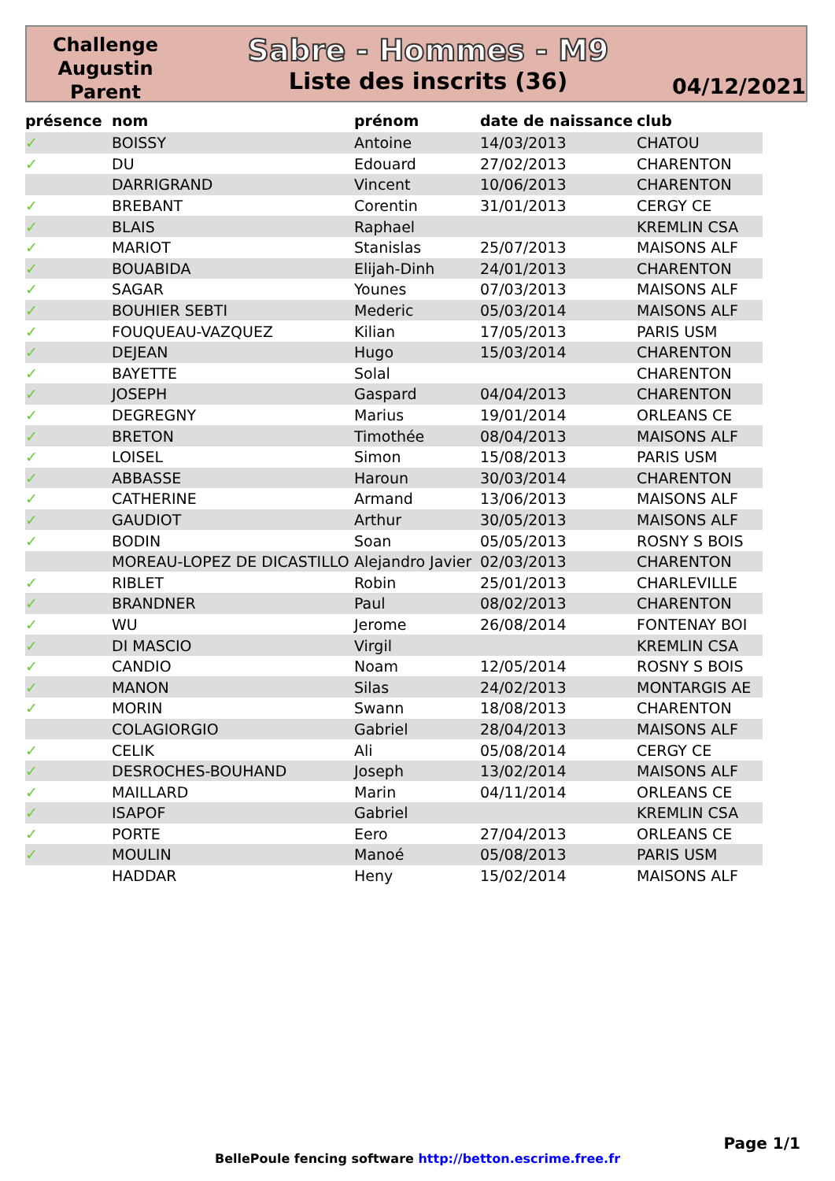Challenge Augustin Parent
Sabre - Hommes - M9
Liste des inscrits (36)
04/12/2021
| présence | nom | prénom | date de naissance | club |
| --- | --- | --- | --- | --- |
| ✓ | BOISSY | Antoine | 14/03/2013 | CHATOU |
| ✓ | DU | Edouard | 27/02/2013 | CHARENTON |
| | DARRIGRAND | Vincent | 10/06/2013 | CHARENTON |
| ✓ | BREBANT | Corentin | 31/01/2013 | CERGY CE |
| ✓ | BLAIS | Raphael | | KREMLIN CSA |
| ✓ | MARIOT | Stanislas | 25/07/2013 | MAISONS ALF |
| ✓ | BOUABIDA | Elijah-Dinh | 24/01/2013 | CHARENTON |
| ✓ | SAGAR | Younes | 07/03/2013 | MAISONS ALF |
| ✓ | BOUHIER SEBTI | Mederic | 05/03/2014 | MAISONS ALF |
| ✓ | FOUQUEAU-VAZQUEZ | Kilian | 17/05/2013 | PARIS USM |
| ✓ | DEJEAN | Hugo | 15/03/2014 | CHARENTON |
| ✓ | BAYETTE | Solal | | CHARENTON |
| ✓ | JOSEPH | Gaspard | 04/04/2013 | CHARENTON |
| ✓ | DEGREGNY | Marius | 19/01/2014 | ORLEANS CE |
| ✓ | BRETON | Timothée | 08/04/2013 | MAISONS ALF |
| ✓ | LOISEL | Simon | 15/08/2013 | PARIS USM |
| ✓ | ABBASSE | Haroun | 30/03/2014 | CHARENTON |
| ✓ | CATHERINE | Armand | 13/06/2013 | MAISONS ALF |
| ✓ | GAUDIOT | Arthur | 30/05/2013 | MAISONS ALF |
| ✓ | BODIN | Soan | 05/05/2013 | ROSNY S BOIS |
| | MOREAU-LOPEZ DE DICASTILLO | Alejandro Javier | 02/03/2013 | CHARENTON |
| ✓ | RIBLET | Robin | 25/01/2013 | CHARLEVILLE |
| ✓ | BRANDNER | Paul | 08/02/2013 | CHARENTON |
| ✓ | WU | Jerome | 26/08/2014 | FONTENAY BOI |
| ✓ | DI MASCIO | Virgil | | KREMLIN CSA |
| ✓ | CANDIO | Noam | 12/05/2014 | ROSNY S BOIS |
| ✓ | MANON | Silas | 24/02/2013 | MONTARGIS AE |
| ✓ | MORIN | Swann | 18/08/2013 | CHARENTON |
| | COLAGIORGIO | Gabriel | 28/04/2013 | MAISONS ALF |
| ✓ | CELIK | Ali | 05/08/2014 | CERGY CE |
| ✓ | DESROCHES-BOUHAND | Joseph | 13/02/2014 | MAISONS ALF |
| ✓ | MAILLARD | Marin | 04/11/2014 | ORLEANS CE |
| ✓ | ISAPOF | Gabriel | | KREMLIN CSA |
| ✓ | PORTE | Eero | 27/04/2013 | ORLEANS CE |
| ✓ | MOULIN | Manoé | 05/08/2013 | PARIS USM |
| | HADDAR | Heny | 15/02/2014 | MAISONS ALF |
Page 1/1
BellePoule fencing software http://betton.escrime.free.fr